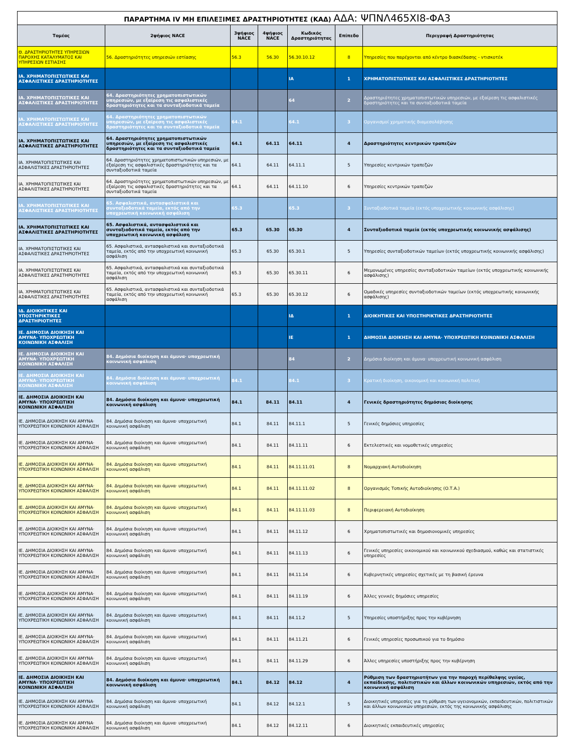| ΠΑΡΑΡΤΗΜΑ IV ΜΗ ΕΠΙΛΕΞΙΜΕΣ ΔΡΑΣΤΗΡΙΟΤΗΤΕΣ (ΚΑΔ) ΑΔΑ: ΨΠΝΛ465ΧΙ8-ΦΑ3 | | | | | | |
| Τομέας | 2ψήφιος NACE | 3ψήφιος NACE | 4ψήφιος NACE | Κωδικός Δραστηριότητας | Επίπεδο | Περιγραφή Δραστηριότητας |
| Θ. ΔΡΑΣΤΗΡΙΟΤΗΤΕΣ ΥΠΗΡΕΣΙΩΝ ΠΑΡΟΧΗΣ ΚΑΤΑΛΥΜΑΤΟΣ ΚΑΙ ΥΠΗΡΕΣΙΩΝ ΕΣΤΙΑΣΗΣ | 56. Δραστηριότητες υπηρεσιών εστίασης | 56.3 | 56.30 | 56.30.10.12 | 8 | Υπηρεσίες που παρέχονται από κέντρο διασκέδασης - ντισκοτέκ |
| ΙΑ. ΧΡΗΜΑΤΟΠΙΣΤΩΤΙΚΕΣ ΚΑΙ ΑΣΦΑΛΙΣΤΙΚΕΣ ΔΡΑΣΤΗΡΙΟΤΗΤΕΣ | | | | ΙΑ | 1 | ΧΡΗΜΑΤΟΠΙΣΤΩΤΙΚΕΣ ΚΑΙ ΑΣΦΑΛΙΣΤΙΚΕΣ ΔΡΑΣΤΗΡΙΟΤΗΤΕΣ |
| ΙΑ. ΧΡΗΜΑΤΟΠΙΣΤΩΤΙΚΕΣ ΚΑΙ ΑΣΦΑΛΙΣΤΙΚΕΣ ΔΡΑΣΤΗΡΙΟΤΗΤΕΣ | 64. Δραστηριότητες χρηματοπιστωτικών υπηρεσιών, με εξαίρεση τις ασφαλιστικές δραστηριότητες και τα συνταξιοδοτικά ταμεία | | | 64 | 2 | Δραστηριότητες χρηματοπιστωτικών υπηρεσιών, με εξαίρεση τις ασφαλιστικές δραστηριότητες και τα συνταξιοδοτικά ταμεία |
| ΙΑ. ΧΡΗΜΑΤΟΠΙΣΤΩΤΙΚΕΣ ΚΑΙ ΑΣΦΑΛΙΣΤΙΚΕΣ ΔΡΑΣΤΗΡΙΟΤΗΤΕΣ | 64. Δραστηριότητες χρηματοπιστωτικών υπηρεσιών, με εξαίρεση τις ασφαλιστικές δραστηριότητες και τα συνταξιοδοτικά ταμεία | 64.1 | | 64.1 | 3 | Οργανισμοί χρηματικής διαμεσολάβησης |
| ΙΑ. ΧΡΗΜΑΤΟΠΙΣΤΩΤΙΚΕΣ ΚΑΙ ΑΣΦΑΛΙΣΤΙΚΕΣ ΔΡΑΣΤΗΡΙΟΤΗΤΕΣ | 64. Δραστηριότητες χρηματοπιστωτικών υπηρεσιών, με εξαίρεση τις ασφαλιστικές δραστηριότητες και τα συνταξιοδοτικά ταμεία | 64.1 | 64.11 | 64.11 | 4 | Δραστηριότητες κεντρικών τραπεζών |
| ΙΑ. ΧΡΗΜΑΤΟΠΙΣΤΩΤΙΚΕΣ ΚΑΙ ΑΣΦΑΛΙΣΤΙΚΕΣ ΔΡΑΣΤΗΡΙΟΤΗΤΕΣ | 64. Δραστηριότητες χρηματοπιστωτικών υπηρεσιών, με εξαίρεση τις ασφαλιστικές δραστηριότητες και τα συνταξιοδοτικά ταμεία | 64.1 | 64.11 | 64.11.1 | 5 | Υπηρεσίες κεντρικών τραπεζών |
| ΙΑ. ΧΡΗΜΑΤΟΠΙΣΤΩΤΙΚΕΣ ΚΑΙ ΑΣΦΑΛΙΣΤΙΚΕΣ ΔΡΑΣΤΗΡΙΟΤΗΤΕΣ | 64. Δραστηριότητες χρηματοπιστωτικών υπηρεσιών, με εξαίρεση τις ασφαλιστικές δραστηριότητες και τα συνταξιοδοτικά ταμεία | 64.1 | 64.11 | 64.11.10 | 6 | Υπηρεσίες κεντρικών τραπεζών |
| ΙΑ. ΧΡΗΜΑΤΟΠΙΣΤΩΤΙΚΕΣ ΚΑΙ ΑΣΦΑΛΙΣΤΙΚΕΣ ΔΡΑΣΤΗΡΙΟΤΗΤΕΣ | 65. Ασφαλιστικά, αντασφαλιστικά και συνταξιοδοτικά ταμεία, εκτός από την υποχρεωτική κοινωνική ασφάλιση | 65.3 | | 65.3 | 3 | Συνταξιοδοτικά ταμεία (εκτός υποχρεωτικής κοινωνικής ασφάλισης) |
| ΙΑ. ΧΡΗΜΑΤΟΠΙΣΤΩΤΙΚΕΣ ΚΑΙ ΑΣΦΑΛΙΣΤΙΚΕΣ ΔΡΑΣΤΗΡΙΟΤΗΤΕΣ | 65. Ασφαλιστικά, αντασφαλιστικά και συνταξιοδοτικά ταμεία, εκτός από την υποχρεωτική κοινωνική ασφάλιση | 65.3 | 65.30 | 65.30 | 4 | Συνταξιοδοτικά ταμεία (εκτός υποχρεωτικής κοινωνικής ασφάλισης) |
| ΙΑ. ΧΡΗΜΑΤΟΠΙΣΤΩΤΙΚΕΣ ΚΑΙ ΑΣΦΑΛΙΣΤΙΚΕΣ ΔΡΑΣΤΗΡΙΟΤΗΤΕΣ | 65. Ασφαλιστικά, αντασφαλιστικά και συνταξιοδοτικά ταμεία, εκτός από την υποχρεωτική κοινωνική ασφάλιση | 65.3 | 65.30 | 65.30.1 | 5 | Υπηρεσίες συνταξιοδοτικών ταμείων (εκτός υποχρεωτικής κοινωνικής ασφάλισης) |
| ΙΑ. ΧΡΗΜΑΤΟΠΙΣΤΩΤΙΚΕΣ ΚΑΙ ΑΣΦΑΛΙΣΤΙΚΕΣ ΔΡΑΣΤΗΡΙΟΤΗΤΕΣ | 65. Ασφαλιστικά, αντασφαλιστικά και συνταξιοδοτικά ταμεία, εκτός από την υποχρεωτική κοινωνική ασφάλιση | 65.3 | 65.30 | 65.30.11 | 6 | Μεμονωμένες υπηρεσίες συνταξιοδοτικών ταμείων (εκτός υποχρεωτικής κοινωνικής ασφάλισης) |
| ΙΑ. ΧΡΗΜΑΤΟΠΙΣΤΩΤΙΚΕΣ ΚΑΙ ΑΣΦΑΛΙΣΤΙΚΕΣ ΔΡΑΣΤΗΡΙΟΤΗΤΕΣ | 65. Ασφαλιστικά, αντασφαλιστικά και συνταξιοδοτικά ταμεία, εκτός από την υποχρεωτική κοινωνική ασφάλιση | 65.3 | 65.30 | 65.30.12 | 6 | Ομαδικές υπηρεσίες συνταξιοδοτικών ταμείων (εκτός υποχρεωτικής κοινωνικής ασφάλισης) |
| ΙΔ. ΔΙΟΙΚΗΤΙΚΕΣ ΚΑΙ ΥΠΟΣΤΗΡΙΚΤΙΚΕΣ ΔΡΑΣΤΗΡΙΟΤΗΤΕΣ | | | | ΙΔ | 1 | ΔΙΟΙΚΗΤΙΚΕΣ ΚΑΙ ΥΠΟΣΤΗΡΙΚΤΙΚΕΣ ΔΡΑΣΤΗΡΙΟΤΗΤΕΣ |
| ΙΕ. ΔΗΜΟΣΙΑ ΔΙΟΙΚΗΣΗ ΚΑΙ ΑΜΥΝΑ· ΥΠΟΧΡΕΩΤΙΚΗ ΚΟΙΝΩΝΙΚΗ ΑΣΦΑΛΙΣΗ | | | | ΙΕ | 1 | ΔΗΜΟΣΙΑ ΔΙΟΙΚΗΣΗ ΚΑΙ ΑΜΥΝΑ· ΥΠΟΧΡΕΩΤΙΚΗ ΚΟΙΝΩΝΙΚΗ ΑΣΦΑΛΙΣΗ |
| ΙΕ. ΔΗΜΟΣΙΑ ΔΙΟΙΚΗΣΗ ΚΑΙ ΑΜΥΝΑ· ΥΠΟΧΡΕΩΤΙΚΗ ΚΟΙΝΩΝΙΚΗ ΑΣΦΑΛΙΣΗ | 84. Δημόσια διοίκηση και άμυνα· υποχρεωτική κοινωνική ασφάλιση | | | 84 | 2 | Δημόσια διοίκηση και άμυνα· υποχρεωτική κοινωνική ασφάλιση |
| ΙΕ. ΔΗΜΟΣΙΑ ΔΙΟΙΚΗΣΗ ΚΑΙ ΑΜΥΝΑ· ΥΠΟΧΡΕΩΤΙΚΗ ΚΟΙΝΩΝΙΚΗ ΑΣΦΑΛΙΣΗ | 84. Δημόσια διοίκηση και άμυνα· υποχρεωτική κοινωνική ασφάλιση | 84.1 | | 84.1 | 3 | Κρατική διοίκηση, οικονομική και κοινωνική πολιτική |
| ΙΕ. ΔΗΜΟΣΙΑ ΔΙΟΙΚΗΣΗ ΚΑΙ ΑΜΥΝΑ· ΥΠΟΧΡΕΩΤΙΚΗ ΚΟΙΝΩΝΙΚΗ ΑΣΦΑΛΙΣΗ | 84. Δημόσια διοίκηση και άμυνα· υποχρεωτική κοινωνική ασφάλιση | 84.1 | 84.11 | 84.11 | 4 | Γενικές δραστηριότητες δημόσιας διοίκησης |
| ΙΕ. ΔΗΜΟΣΙΑ ΔΙΟΙΚΗΣΗ ΚΑΙ ΑΜΥΝΑ· ΥΠΟΧΡΕΩΤΙΚΗ ΚΟΙΝΩΝΙΚΗ ΑΣΦΑΛΙΣΗ | 84. Δημόσια διοίκηση και άμυνα· υποχρεωτική κοινωνική ασφάλιση | 84.1 | 84.11 | 84.11.1 | 5 | Γενικές δημόσιες υπηρεσίες |
| ΙΕ. ΔΗΜΟΣΙΑ ΔΙΟΙΚΗΣΗ ΚΑΙ ΑΜΥΝΑ· ΥΠΟΧΡΕΩΤΙΚΗ ΚΟΙΝΩΝΙΚΗ ΑΣΦΑΛΙΣΗ | 84. Δημόσια διοίκηση και άμυνα· υποχρεωτική κοινωνική ασφάλιση | 84.1 | 84.11 | 84.11.11 | 6 | Εκτελεστικές και νομοθετικές υπηρεσίες |
| ΙΕ. ΔΗΜΟΣΙΑ ΔΙΟΙΚΗΣΗ ΚΑΙ ΑΜΥΝΑ· ΥΠΟΧΡΕΩΤΙΚΗ ΚΟΙΝΩΝΙΚΗ ΑΣΦΑΛΙΣΗ | 84. Δημόσια διοίκηση και άμυνα· υποχρεωτική κοινωνική ασφάλιση | 84.1 | 84.11 | 84.11.11.01 | 8 | Νομαρχιακή Αυτοδιοίκηση |
| ΙΕ. ΔΗΜΟΣΙΑ ΔΙΟΙΚΗΣΗ ΚΑΙ ΑΜΥΝΑ· ΥΠΟΧΡΕΩΤΙΚΗ ΚΟΙΝΩΝΙΚΗ ΑΣΦΑΛΙΣΗ | 84. Δημόσια διοίκηση και άμυνα· υποχρεωτική κοινωνική ασφάλιση | 84.1 | 84.11 | 84.11.11.02 | 8 | Οργανισμός Τοπικής Αυτοδιοίκησης (Ο.Τ.Α.) |
| ΙΕ. ΔΗΜΟΣΙΑ ΔΙΟΙΚΗΣΗ ΚΑΙ ΑΜΥΝΑ· ΥΠΟΧΡΕΩΤΙΚΗ ΚΟΙΝΩΝΙΚΗ ΑΣΦΑΛΙΣΗ | 84. Δημόσια διοίκηση και άμυνα· υποχρεωτική κοινωνική ασφάλιση | 84.1 | 84.11 | 84.11.11.03 | 8 | Περιφερειακή Αυτοδιοίκηση |
| ΙΕ. ΔΗΜΟΣΙΑ ΔΙΟΙΚΗΣΗ ΚΑΙ ΑΜΥΝΑ· ΥΠΟΧΡΕΩΤΙΚΗ ΚΟΙΝΩΝΙΚΗ ΑΣΦΑΛΙΣΗ | 84. Δημόσια διοίκηση και άμυνα· υποχρεωτική κοινωνική ασφάλιση | 84.1 | 84.11 | 84.11.12 | 6 | Χρηματοπιστωτικές και δημοσιονομικές υπηρεσίες |
| ΙΕ. ΔΗΜΟΣΙΑ ΔΙΟΙΚΗΣΗ ΚΑΙ ΑΜΥΝΑ· ΥΠΟΧΡΕΩΤΙΚΗ ΚΟΙΝΩΝΙΚΗ ΑΣΦΑΛΙΣΗ | 84. Δημόσια διοίκηση και άμυνα· υποχρεωτική κοινωνική ασφάλιση | 84.1 | 84.11 | 84.11.13 | 6 | Γενικές υπηρεσίες οικονομικού και κοινωνικού σχεδιασμού, καθώς και στατιστικές υπηρεσίες |
| ΙΕ. ΔΗΜΟΣΙΑ ΔΙΟΙΚΗΣΗ ΚΑΙ ΑΜΥΝΑ· ΥΠΟΧΡΕΩΤΙΚΗ ΚΟΙΝΩΝΙΚΗ ΑΣΦΑΛΙΣΗ | 84. Δημόσια διοίκηση και άμυνα· υποχρεωτική κοινωνική ασφάλιση | 84.1 | 84.11 | 84.11.14 | 6 | Κυβερνητικές υπηρεσίες σχετικές με τη βασική έρευνα |
| ΙΕ. ΔΗΜΟΣΙΑ ΔΙΟΙΚΗΣΗ ΚΑΙ ΑΜΥΝΑ· ΥΠΟΧΡΕΩΤΙΚΗ ΚΟΙΝΩΝΙΚΗ ΑΣΦΑΛΙΣΗ | 84. Δημόσια διοίκηση και άμυνα· υποχρεωτική κοινωνική ασφάλιση | 84.1 | 84.11 | 84.11.19 | 6 | Άλλες γενικές δημόσιες υπηρεσίες |
| ΙΕ. ΔΗΜΟΣΙΑ ΔΙΟΙΚΗΣΗ ΚΑΙ ΑΜΥΝΑ· ΥΠΟΧΡΕΩΤΙΚΗ ΚΟΙΝΩΝΙΚΗ ΑΣΦΑΛΙΣΗ | 84. Δημόσια διοίκηση και άμυνα· υποχρεωτική κοινωνική ασφάλιση | 84.1 | 84.11 | 84.11.2 | 5 | Υπηρεσίες υποστήριξης προς την κυβέρνηση |
| ΙΕ. ΔΗΜΟΣΙΑ ΔΙΟΙΚΗΣΗ ΚΑΙ ΑΜΥΝΑ· ΥΠΟΧΡΕΩΤΙΚΗ ΚΟΙΝΩΝΙΚΗ ΑΣΦΑΛΙΣΗ | 84. Δημόσια διοίκηση και άμυνα· υποχρεωτική κοινωνική ασφάλιση | 84.1 | 84.11 | 84.11.21 | 6 | Γενικές υπηρεσίες προσωπικού για το δημόσιο |
| ΙΕ. ΔΗΜΟΣΙΑ ΔΙΟΙΚΗΣΗ ΚΑΙ ΑΜΥΝΑ· ΥΠΟΧΡΕΩΤΙΚΗ ΚΟΙΝΩΝΙΚΗ ΑΣΦΑΛΙΣΗ | 84. Δημόσια διοίκηση και άμυνα· υποχρεωτική κοινωνική ασφάλιση | 84.1 | 84.11 | 84.11.29 | 6 | Άλλες υπηρεσίες υποστήριξης προς την κυβέρνηση |
| ΙΕ. ΔΗΜΟΣΙΑ ΔΙΟΙΚΗΣΗ ΚΑΙ ΑΜΥΝΑ· ΥΠΟΧΡΕΩΤΙΚΗ ΚΟΙΝΩΝΙΚΗ ΑΣΦΑΛΙΣΗ | 84. Δημόσια διοίκηση και άμυνα· υποχρεωτική κοινωνική ασφάλιση | 84.1 | 84.12 | 84.12 | 4 | Ρύθμιση των δραστηριοτήτων για την παροχή περίθαλψης υγείας, εκπαίδευσης, πολιτιστικών και άλλων κοινωνικών υπηρεσιών, εκτός από την κοινωνική ασφάλιση |
| ΙΕ. ΔΗΜΟΣΙΑ ΔΙΟΙΚΗΣΗ ΚΑΙ ΑΜΥΝΑ· ΥΠΟΧΡΕΩΤΙΚΗ ΚΟΙΝΩΝΙΚΗ ΑΣΦΑΛΙΣΗ | 84. Δημόσια διοίκηση και άμυνα· υποχρεωτική κοινωνική ασφάλιση | 84.1 | 84.12 | 84.12.1 | 5 | Διοικητικές υπηρεσίες για τη ρύθμιση των υγειονομικών, εκπαιδευτικών, πολιτιστικών και άλλων κοινωνικών υπηρεσιών, εκτός της κοινωνικής ασφάλισης |
| ΙΕ. ΔΗΜΟΣΙΑ ΔΙΟΙΚΗΣΗ ΚΑΙ ΑΜΥΝΑ· ΥΠΟΧΡΕΩΤΙΚΗ ΚΟΙΝΩΝΙΚΗ ΑΣΦΑΛΙΣΗ | 84. Δημόσια διοίκηση και άμυνα· υποχρεωτική κοινωνική ασφάλιση | 84.1 | 84.12 | 84.12.11 | 6 | Διοικητικές εκπαιδευτικές υπηρεσίες |